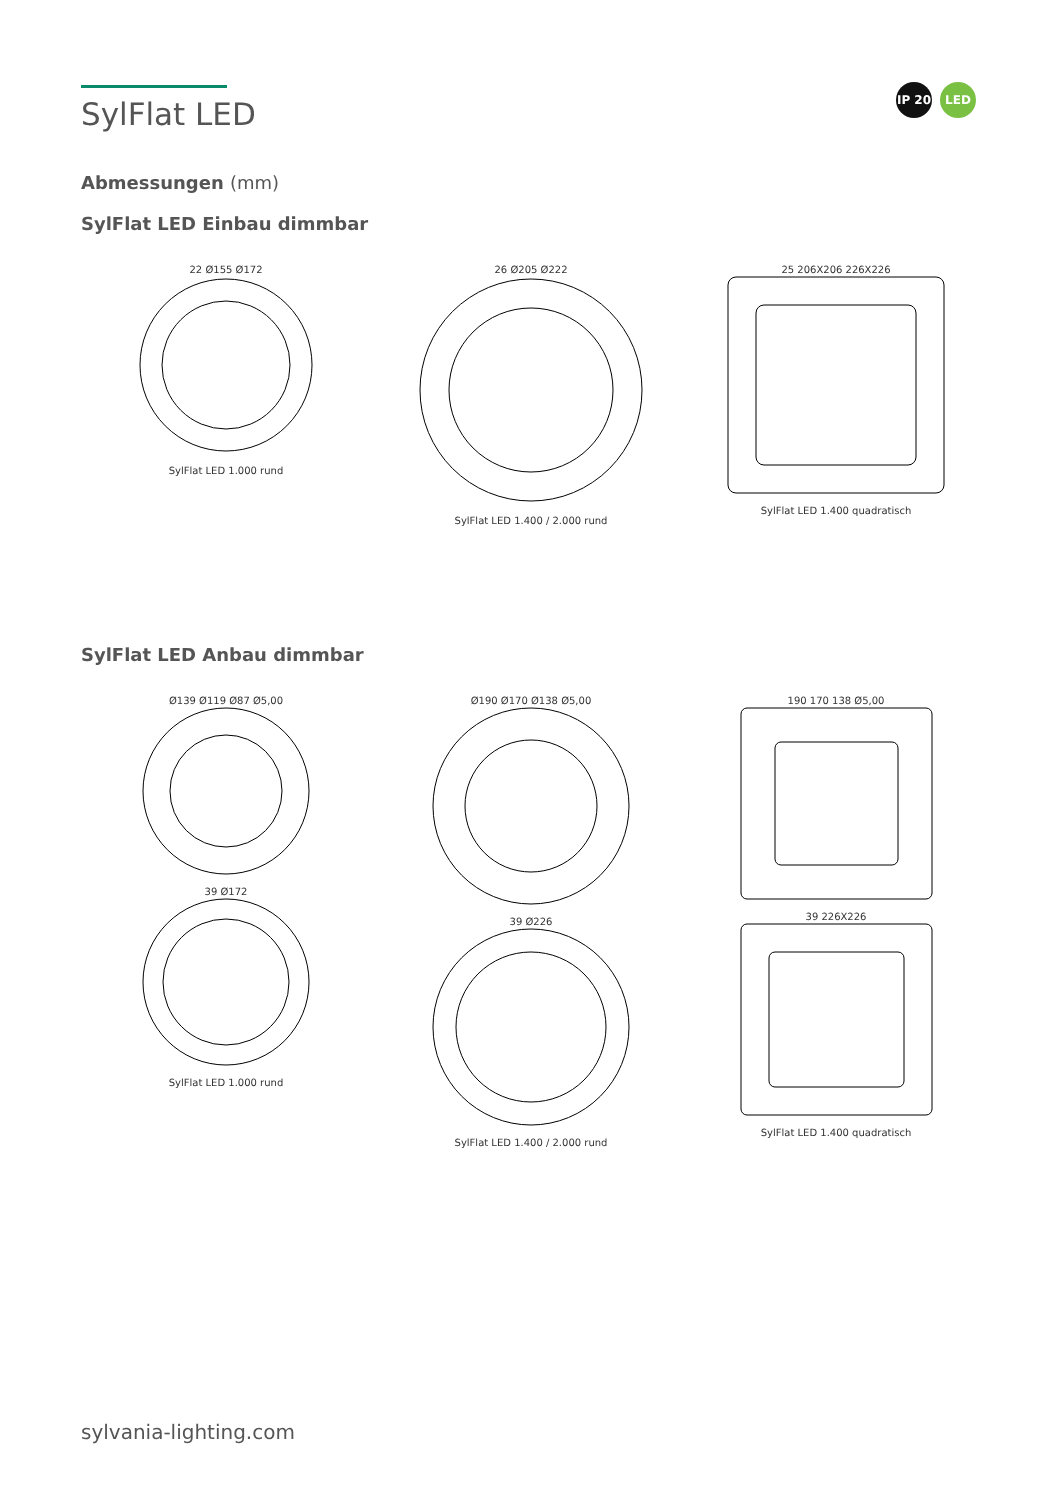IP 20 LED
SylFlat LED
Abmessungen (mm)
SylFlat LED Einbau dimmbar
22 Ø155 Ø172
SylFlat LED 1.000 rund
26 Ø205 Ø222
SylFlat LED 1.400 / 2.000 rund
25 206X206 226X226
SylFlat LED 1.400 quadratisch
SylFlat LED Anbau dimmbar
Ø139 Ø119 Ø87 Ø5,00
39 Ø172
SylFlat LED 1.000 rund
Ø190 Ø170 Ø138 Ø5,00
39 Ø226
SylFlat LED 1.400 / 2.000 rund
190 170 138 Ø5,00
39 226X226
SylFlat LED 1.400 quadratisch
sylvania-lighting.com